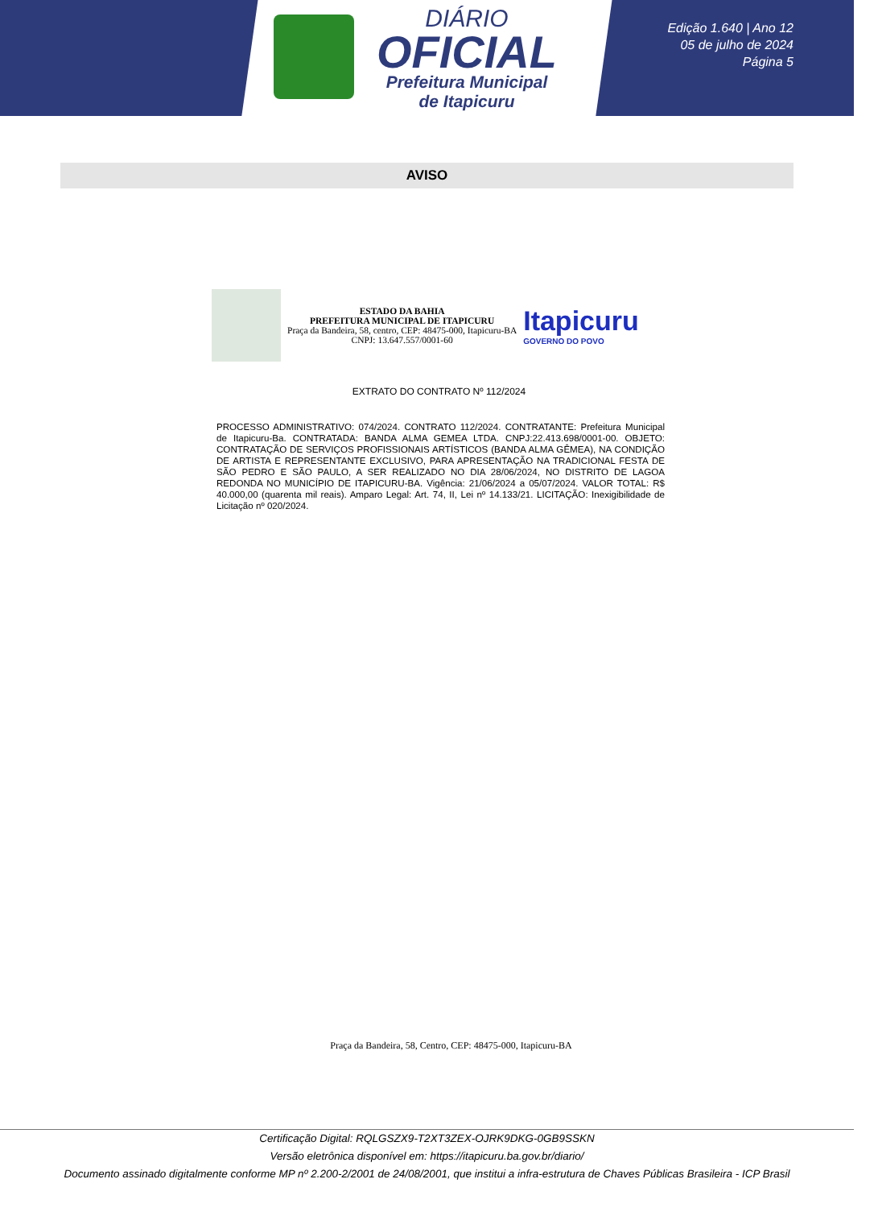DIÁRIO
OFICIAL
Prefeitura Municipal
de Itapicuru
Edição 1.640 | Ano 12
05 de julho de 2024
Página 5
AVISO
ESTADO DA BAHIA
PREFEITURA MUNICIPAL DE ITAPICURU
Praça da Bandeira, 58, centro, CEP: 48475-000, Itapicuru-BA
CNPJ: 13.647.557/0001-60
Itapicuru
GOVERNO DO POVO
EXTRATO DO CONTRATO Nº 112/2024
PROCESSO ADMINISTRATIVO: 074/2024. CONTRATO 112/2024. CONTRATANTE: Prefeitura Municipal de Itapicuru-Ba. CONTRATADA: BANDA ALMA GEMEA LTDA. CNPJ:22.413.698/0001-00. OBJETO: CONTRATAÇÃO DE SERVIÇOS PROFISSIONAIS ARTÍSTICOS (BANDA ALMA GÊMEA), NA CONDIÇÃO DE ARTISTA E REPRESENTANTE EXCLUSIVO, PARA APRESENTAÇÃO NA TRADICIONAL FESTA DE SÃO PEDRO E SÃO PAULO, A SER REALIZADO NO DIA 28/06/2024, NO DISTRITO DE LAGOA REDONDA NO MUNICÍPIO DE ITAPICURU-BA. Vigência: 21/06/2024 a 05/07/2024. VALOR TOTAL: R$ 40.000,00 (quarenta mil reais). Amparo Legal: Art. 74, II, Lei nº 14.133/21. LICITAÇÃO: Inexigibilidade de Licitação nº 020/2024.
Praça da Bandeira, 58, Centro, CEP: 48475-000, Itapicuru-BA
Certificação Digital: RQLGSZX9-T2XT3ZEX-OJRK9DKG-0GB9SSKN
Versão eletrônica disponível em: https://itapicuru.ba.gov.br/diario/
Documento assinado digitalmente conforme MP nº 2.200-2/2001 de 24/08/2001, que institui a infra-estrutura de Chaves Públicas Brasileira - ICP Brasil